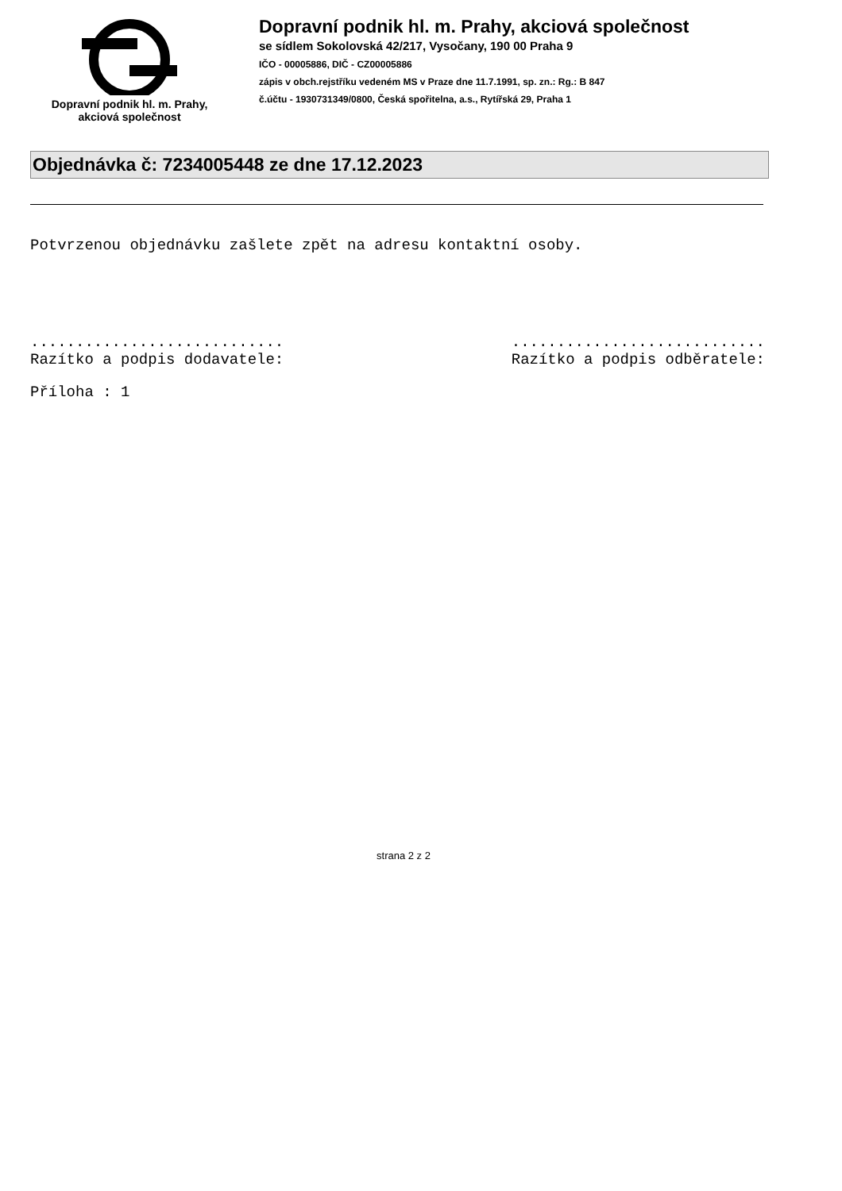Dopravní podnik hl. m. Prahy,
akciová společnost
Dopravní podnik hl. m. Prahy, akciová společnost
se sídlem Sokolovská 42/217, Vysočany, 190 00 Praha 9
IČO - 00005886, DIČ - CZ00005886
zápis v obch.rejstříku vedeném MS v Praze dne 11.7.1991, sp. zn.: Rg.: B 847
č.účtu - 1930731349/0800, Česká spořitelna, a.s., Rytířská 29, Praha 1
Objednávka č: 7234005448 ze dne 17.12.2023
Potvrzenou objednávku zašlete zpět na adresu kontaktní osoby.
............................
Razítko a podpis dodavatele:
............................
Razítko a podpis odběratele:
Příloha : 1
strana 2 z 2